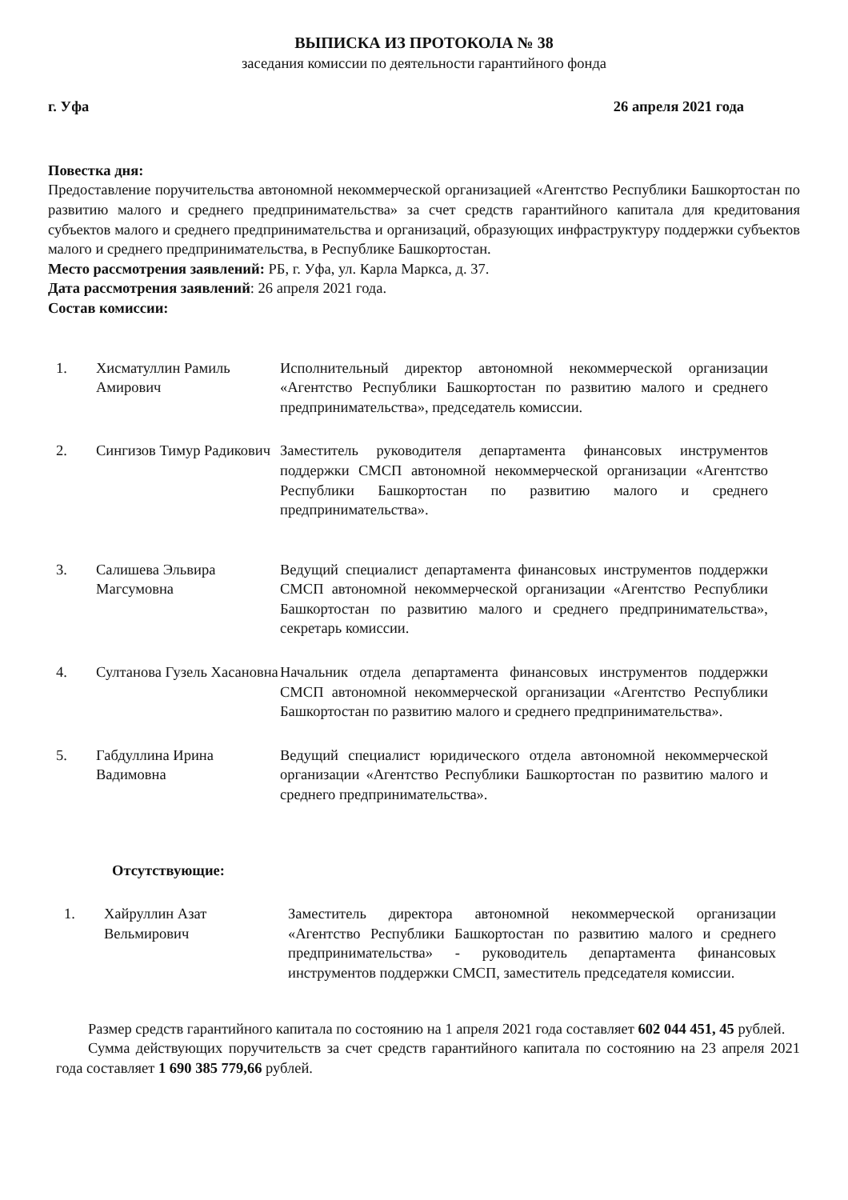ВЫПИСКА ИЗ ПРОТОКОЛА № 38
заседания комиссии по деятельности гарантийного фонда
г. Уфа 26 апреля 2021 года
Повестка дня:
Предоставление поручительства автономной некоммерческой организацией «Агентство Республики Башкортостан по развитию малого и среднего предпринимательства» за счет средств гарантийного капитала для кредитования субъектов малого и среднего предпринимательства и организаций, образующих инфраструктуру поддержки субъектов малого и среднего предпринимательства, в Республике Башкортостан.
Место рассмотрения заявлений: РБ, г. Уфа, ул. Карла Маркса, д. 37.
Дата рассмотрения заявлений: 26 апреля 2021 года.
Состав комиссии:
1. Хисматуллин Рамиль Амирович
Исполнительный директор автономной некоммерческой организации «Агентство Республики Башкортостан по развитию малого и среднего предпринимательства», председатель комиссии.
2. Сингизов Тимур Радикович
Заместитель руководителя департамента финансовых инструментов поддержки СМСП автономной некоммерческой организации «Агентство Республики Башкортостан по развитию малого и среднего предпринимательства».
3. Салишева Эльвира Магсумовна
Ведущий специалист департамента финансовых инструментов поддержки СМСП автономной некоммерческой организации «Агентство Республики Башкортостан по развитию малого и среднего предпринимательства», секретарь комиссии.
4. Султанова Гузель Хасановна
Начальник отдела департамента финансовых инструментов поддержки СМСП автономной некоммерческой организации «Агентство Республики Башкортостан по развитию малого и среднего предпринимательства».
5. Габдуллина Ирина Вадимовна
Ведущий специалист юридического отдела автономной некоммерческой организации «Агентство Республики Башкортостан по развитию малого и среднего предпринимательства».
Отсутствующие:
1. Хайруллин Азат Вельмирович
Заместитель директора автономной некоммерческой организации «Агентство Республики Башкортостан по развитию малого и среднего предпринимательства» - руководитель департамента финансовых инструментов поддержки СМСП, заместитель председателя комиссии.
Размер средств гарантийного капитала по состоянию на 1 апреля 2021 года составляет 602 044 451, 45 рублей.
Сумма действующих поручительств за счет средств гарантийного капитала по состоянию на 23 апреля 2021 года составляет 1 690 385 779,66 рублей.